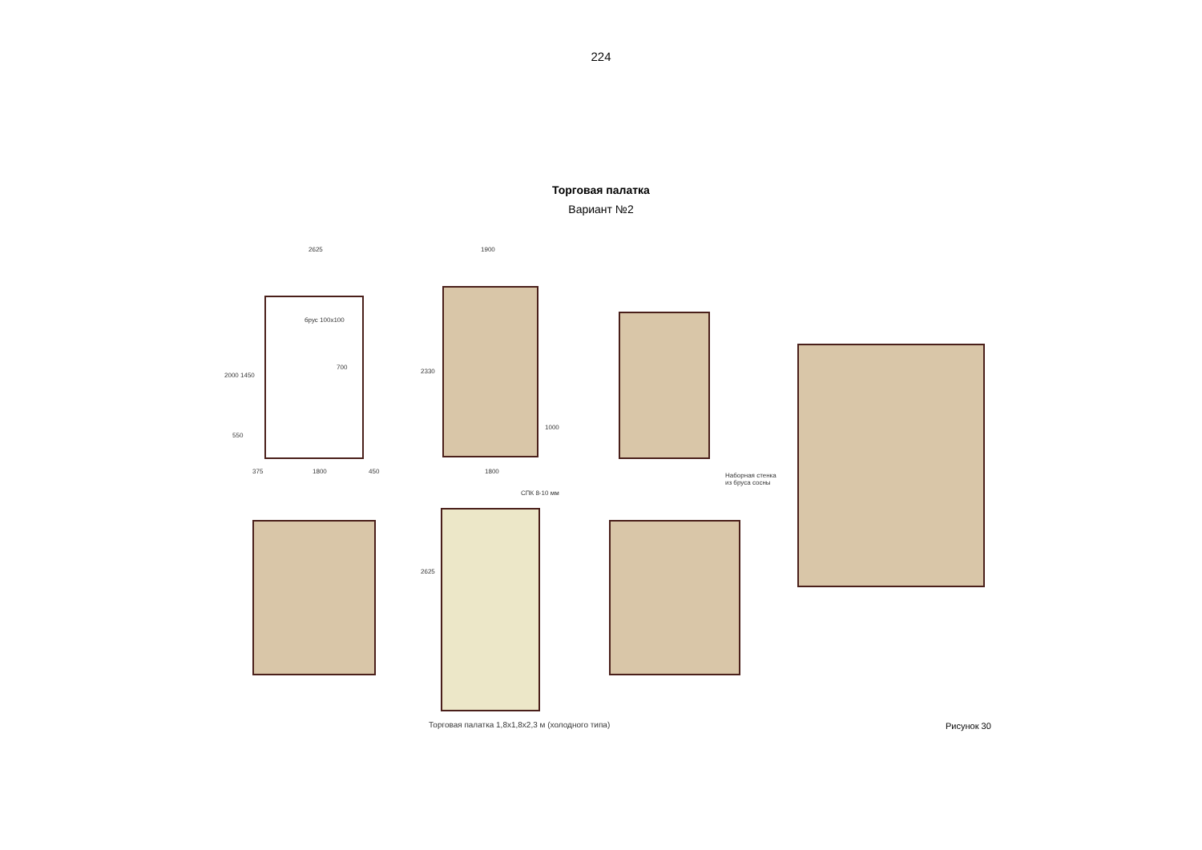224
Торговая палатка
Вариант №2
2625
брус 100х100
700
2000 1450
550
375 1800 450
1900
2330
1000
1800
Наборная стенка
из бруса сосны
СПК 8-10 мм
2625
Торговая палатка 1,8х1,8х2,3 м (холодного типа)
Рисунок 30